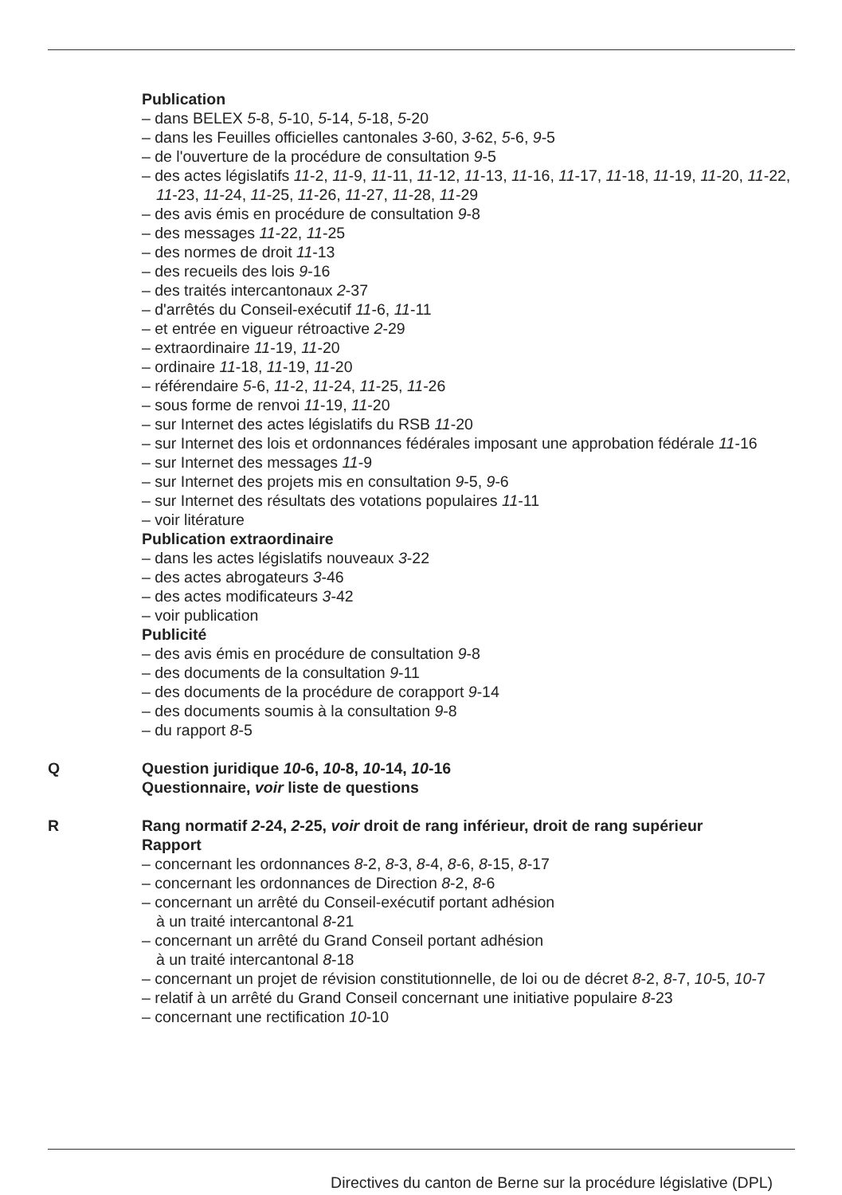Publication
– dans BELEX 5-8, 5-10, 5-14, 5-18, 5-20
– dans les Feuilles officielles cantonales 3-60, 3-62, 5-6, 9-5
– de l'ouverture de la procédure de consultation 9-5
– des actes législatifs 11-2, 11-9, 11-11, 11-12, 11-13, 11-16, 11-17, 11-18, 11-19, 11-20, 11-22, 11-23, 11-24, 11-25, 11-26, 11-27, 11-28, 11-29
– des avis émis en procédure de consultation 9-8
– des messages 11-22, 11-25
– des normes de droit 11-13
– des recueils des lois 9-16
– des traités intercantonaux 2-37
– d'arrêtés du Conseil-exécutif 11-6, 11-11
– et entrée en vigueur rétroactive 2-29
– extraordinaire 11-19, 11-20
– ordinaire 11-18, 11-19, 11-20
– référendaire 5-6, 11-2, 11-24, 11-25, 11-26
– sous forme de renvoi 11-19, 11-20
– sur Internet des actes législatifs du RSB 11-20
– sur Internet des lois et ordonnances fédérales imposant une approbation fédérale 11-16
– sur Internet des messages 11-9
– sur Internet des projets mis en consultation 9-5, 9-6
– sur Internet des résultats des votations populaires 11-11
– voir litérature
Publication extraordinaire
– dans les actes législatifs nouveaux 3-22
– des actes abrogateurs 3-46
– des actes modificateurs 3-42
– voir publication
Publicité
– des avis émis en procédure de consultation 9-8
– des documents de la consultation 9-11
– des documents de la procédure de corapport 9-14
– des documents soumis à la consultation 9-8
– du rapport 8-5
Q Question juridique 10-6, 10-8, 10-14, 10-16
Questionnaire, voir liste de questions
R Rang normatif 2-24, 2-25, voir droit de rang inférieur, droit de rang supérieur
Rapport
– concernant les ordonnances 8-2, 8-3, 8-4, 8-6, 8-15, 8-17
– concernant les ordonnances de Direction 8-2, 8-6
– concernant un arrêté du Conseil-exécutif portant adhésion
à un traité intercantonal 8-21
– concernant un arrêté du Grand Conseil portant adhésion
à un traité intercantonal 8-18
– concernant un projet de révision constitutionnelle, de loi ou de décret 8-2, 8-7, 10-5, 10-7
– relatif à un arrêté du Grand Conseil concernant une initiative populaire 8-23
– concernant une rectification 10-10
Directives du canton de Berne sur la procédure législative (DPL)